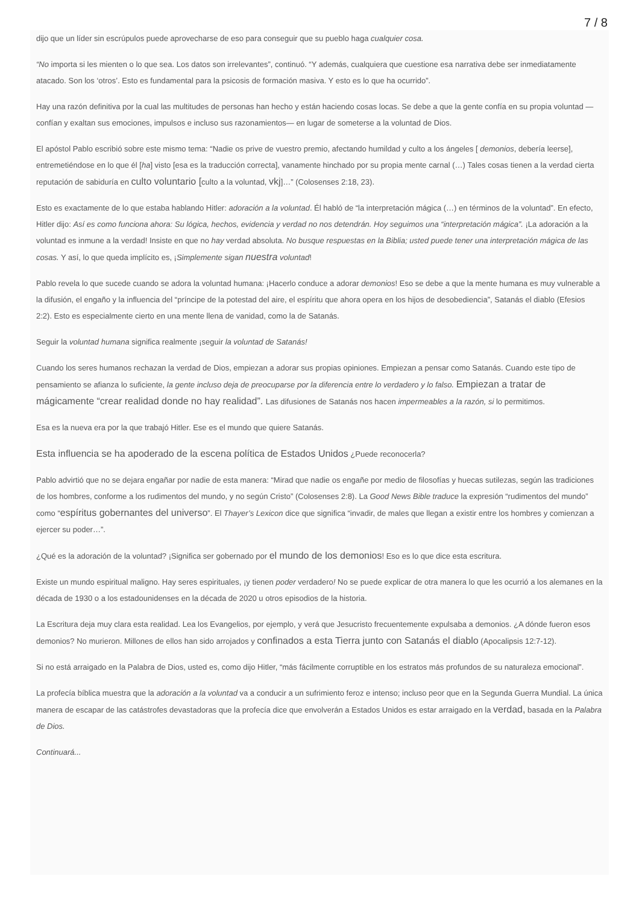7 / 8
dijo que un líder sin escrúpulos puede aprovecharse de eso para conseguir que su pueblo haga cualquier cosa.
“No importa si les mienten o lo que sea. Los datos son irrelevantes”, continuó. “Y además, cualquiera que cuestione esa narrativa debe ser inmediatamente atacado. Son los ‘otros’. Esto es fundamental para la psicosis de formación masiva. Y esto es lo que ha ocurrido”.
Hay una razón definitiva por la cual las multitudes de personas han hecho y están haciendo cosas locas. Se debe a que la gente confía en su propia voluntad —confían y exaltan sus emociones, impulsos e incluso sus razonamientos— en lugar de someterse a la voluntad de Dios.
El apóstol Pablo escribió sobre este mismo tema: “Nadie os prive de vuestro premio, afectando humildad y culto a los ángeles [ demonios, debería leerse], entremetiéndose en lo que él [ha] visto [esa es la traducción correcta], vanamente hinchado por su propia mente carnal (…) Tales cosas tienen a la verdad cierta reputación de sabiduría en culto voluntario [culto a la voluntad, vkj]…” (Colosenses 2:18, 23).
Esto es exactamente de lo que estaba hablando Hitler: adoración a la voluntad. Él habló de “la interpretación mágica (…) en términos de la voluntad”. En efecto, Hitler dijo: Así es como funciona ahora: Su lógica, hechos, evidencia y verdad no nos detendrán. Hoy seguimos una “interpretación mágica”. ¡La adoración a la voluntad es inmune a la verdad! Insiste en que no hay verdad absoluta. No busque respuestas en la Biblia; usted puede tener una interpretación mágica de las cosas. Y así, lo que queda implícito es, ¡Simplemente sigan nuestra voluntad!
Pablo revela lo que sucede cuando se adora la voluntad humana: ¡Hacerlo conduce a adorar demonios! Eso se debe a que la mente humana es muy vulnerable a la difusión, el engaño y la influencia del “príncipe de la potestad del aire, el espíritu que ahora opera en los hijos de desobediencia”, Satanás el diablo (Efesios 2:2). Esto es especialmente cierto en una mente llena de vanidad, como la de Satanás.
Seguir la voluntad humana significa realmente ¡seguir la voluntad de Satanás!
Cuando los seres humanos rechazan la verdad de Dios, empiezan a adorar sus propias opiniones. Empiezan a pensar como Satanás. Cuando este tipo de pensamiento se afianza lo suficiente, la gente incluso deja de preocuparse por la diferencia entre lo verdadero y lo falso. Empiezan a tratar de mágicamente “crear realidad donde no hay realidad”. Las difusiones de Satanás nos hacen impermeables a la razón, si lo permitimos.
Esa es la nueva era por la que trabajó Hitler. Ese es el mundo que quiere Satanás.
Esta influencia se ha apoderado de la escena política de Estados Unidos ¿Puede reconocerla?
Pablo advirtió que no se dejara engañar por nadie de esta manera: “Mirad que nadie os engañe por medio de filosofías y huecas sutilezas, según las tradiciones de los hombres, conforme a los rudimentos del mundo, y no según Cristo” (Colosenses 2:8). La Good News Bible traduce la expresión “rudimentos del mundo” como “espíritus gobernantes del universo”. El Thayer’s Lexicon dice que significa “invadir, de males que llegan a existir entre los hombres y comienzan a ejercer su poder…”.
¿Qué es la adoración de la voluntad? ¡Significa ser gobernado por el mundo de los demonios! Eso es lo que dice esta escritura.
Existe un mundo espiritual maligno. Hay seres espirituales, ¡y tienen poder verdadero! No se puede explicar de otra manera lo que les ocurrió a los alemanes en la década de 1930 o a los estadounidenses en la década de 2020 u otros episodios de la historia.
La Escritura deja muy clara esta realidad. Lea los Evangelios, por ejemplo, y verá que Jesucristo frecuentemente expulsaba a demonios. ¿A dónde fueron esos demonios? No murieron. Millones de ellos han sido arrojados y confinados a esta Tierra junto con Satanás el diablo (Apocalipsis 12:7-12).
Si no está arraigado en la Palabra de Dios, usted es, como dijo Hitler, “más fácilmente corruptible en los estratos más profundos de su naturaleza emocional”.
La profecía bíblica muestra que la adoración a la voluntad va a conducir a un sufrimiento feroz e intenso; incluso peor que en la Segunda Guerra Mundial. La única manera de escapar de las catástrofes devastadoras que la profecía dice que envolverán a Estados Unidos es estar arraigado en la verdad, basada en la Palabra de Dios.
Continuará...